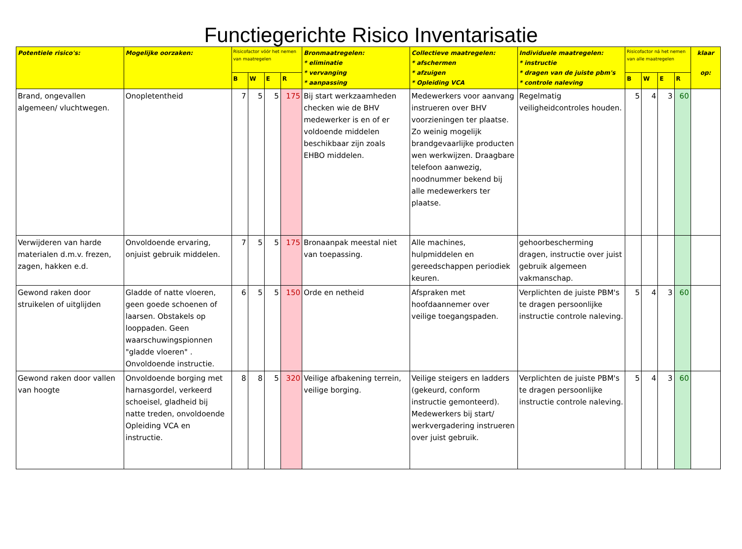Functiegerichte Risico Inventarisatie
| Potentiele risico's: | Mogelijke oorzaken: | Risicofactor vóór het nemen van maatregelen | | | | Bronmaatregelen: * eliminatie * vervanging * aanpassing | Collectieve maatregelen: * afschermen * afzuigen * Opleiding VCA | Individuele maatregelen: * instructie * dragen van de juiste pbm's * controle naleving | Risicofactor ná het nemen van alle maatregelen | | | | klaar op: |
| --- | --- | --- | --- | --- | --- | --- | --- | --- | --- | --- | --- | --- | --- |
| | | B | W | E | R | | | | B | W | E | R | |
| Brand, ongevallen algemeen/ vluchtwegen. | Onopletentheid | 7 | 5 | 5 | 175 | Bij start werkzaamheden checken wie de BHV medewerker is en of er voldoende middelen beschikbaar zijn zoals EHBO middelen. | Medewerkers voor aanvang instrueren over BHV voorzieningen ter plaatse. Zo weinig mogelijk brandgevaarlijke producten wen werkwijzen. Draagbare telefoon aanwezig, noodnummer bekend bij alle medewerkers ter plaatse. | Regelmatig veiligheidcontroles houden. | 5 | 4 | 3 | 60 | |
| Verwijderen van harde materialen d.m.v. frezen, zagen, hakken e.d. | Onvoldoende ervaring, onjuist gebruik middelen. | 7 | 5 | 5 | 175 | Bronaanpak meestal niet van toepassing. | Alle machines, hulpmiddelen en gereedschappen periodiek keuren. | gehoorbescherming dragen, instructie over juist gebruik algemeen vakmanschap. | | | | | |
| Gewond raken door struikelen of uitglijden | Gladde of natte vloeren, geen goede schoenen of laarsen. Obstakels op looppaden. Geen waarschuwingspionnen "gladde vloeren" . Onvoldoende instructie. | 6 | 5 | 5 | 150 | Orde en netheid | Afspraken met hoofdaannemer over veilige toegangspaden. | Verplichten de juiste PBM's te dragen persoonlijke instructie controle naleving. | 5 | 4 | 3 | 60 | |
| Gewond raken door vallen van hoogte | Onvoldoende borging met harnasgordel, verkeerd schoeisel, gladheid bij natte treden, onvoldoende Opleiding VCA en instructie. | 8 | 8 | 5 | 320 | Veilige afbakening terrein, veilige borging. | Veilige steigers en ladders (gekeurd, conform instructie gemonteerd). Medewerkers bij start/ werkvergadering instrueren over juist gebruik. | Verplichten de juiste PBM's te dragen persoonlijke instructie controle naleving. | 5 | 4 | 3 | 60 | |